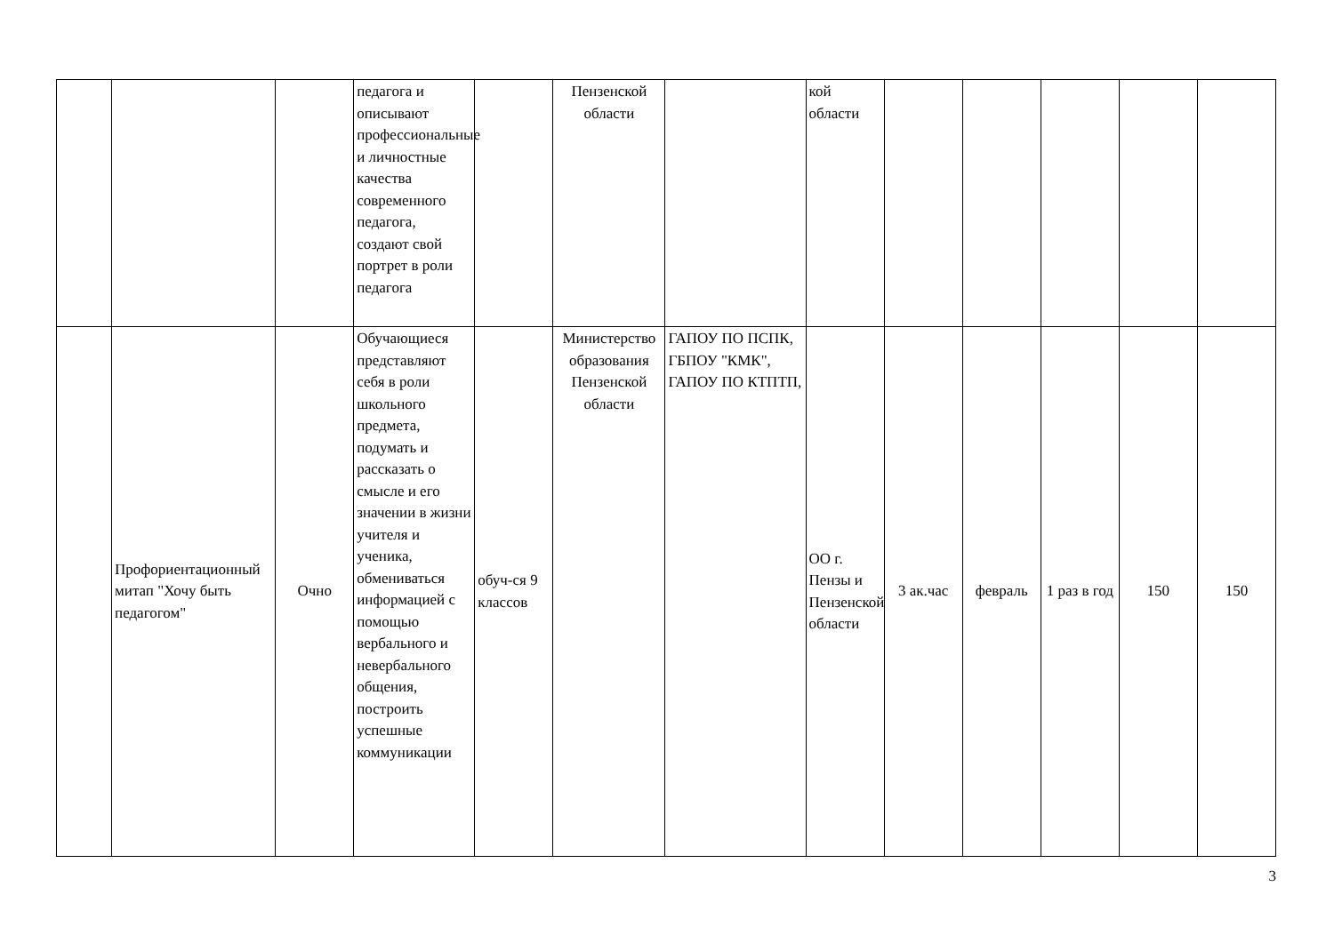| | | | педагога и описывают профессиональные и личностные качества современного педагога, создают свой портрет в роли педагога | | Пензенской области | | кой области | | | | | |
| | Профориентационный митап "Хочу быть педагогом" | Очно | Обучающиеся представляют себя в роли школьного предмета, подумать и рассказать о смысле и его значении в жизни учителя и ученика, обмениваться информацией с помощью вербального и невербального общения, построить успешные коммуникации | обуч-ся 9 классов | Министерство образования Пензенской области | ГАПОУ ПО ПСПК, ГБПОУ "КМК", ГАПОУ ПО КТПТП, | ОО г. Пензы и Пензенской области | 3 ак.час | февраль | 1 раз в год | 150 | 150 |
3